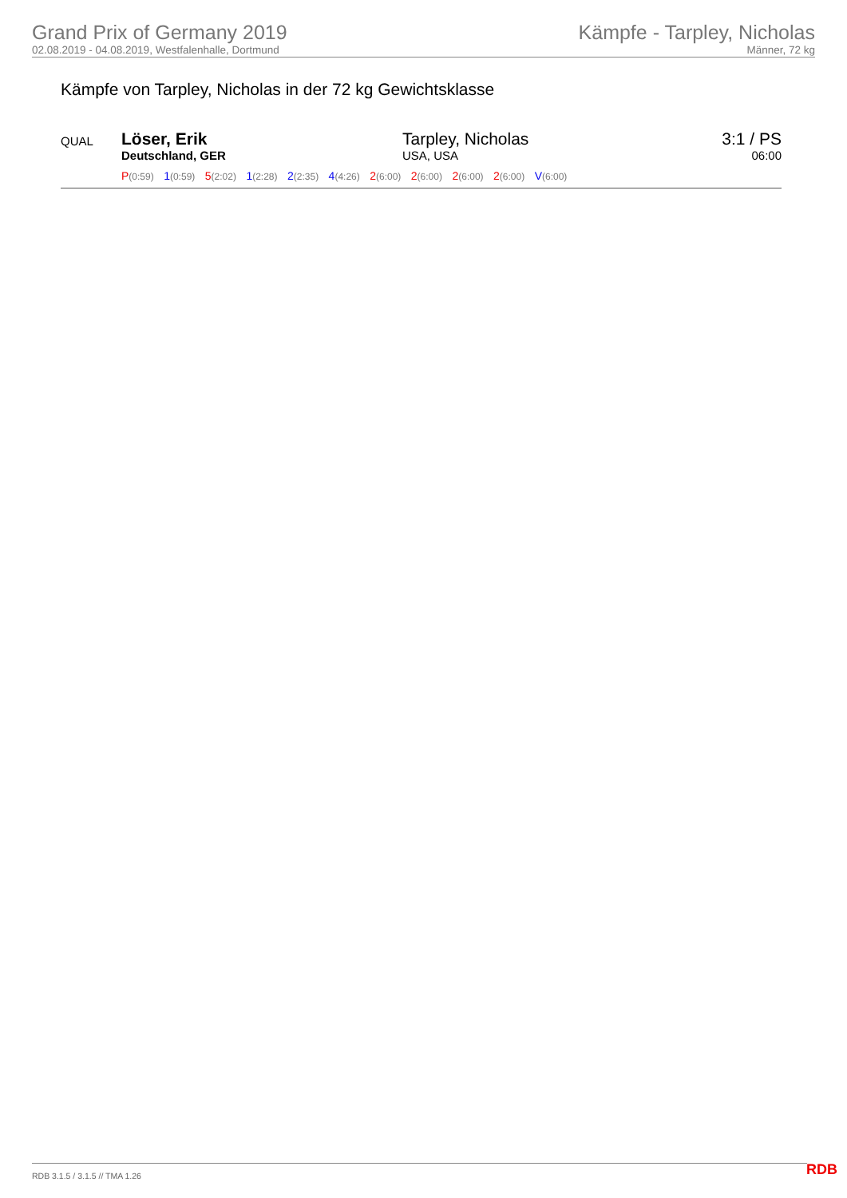Grand Prix of Germany 2019
02.08.2019 - 04.08.2019, Westfalenhalle, Dortmund
Kämpfe - Tarpley, Nicholas
Männer, 72 kg
Kämpfe von Tarpley, Nicholas in der 72 kg Gewichtsklasse
| QUAL | Löser, Erik Deutschland, GER | Tarpley, Nicholas USA, USA | 3:1 / PS 06:00 |
| | P (0:59) 1 (0:59) 5 (2:02) 1 (2:28) 2 (2:35) 4 (4:26) 2 (6:00) 2 (6:00) 2 (6:00) 2 (6:00) V (6:00) | | |
RDB 3.1.5 / 3.1.5 // TMA 1.26 RDB